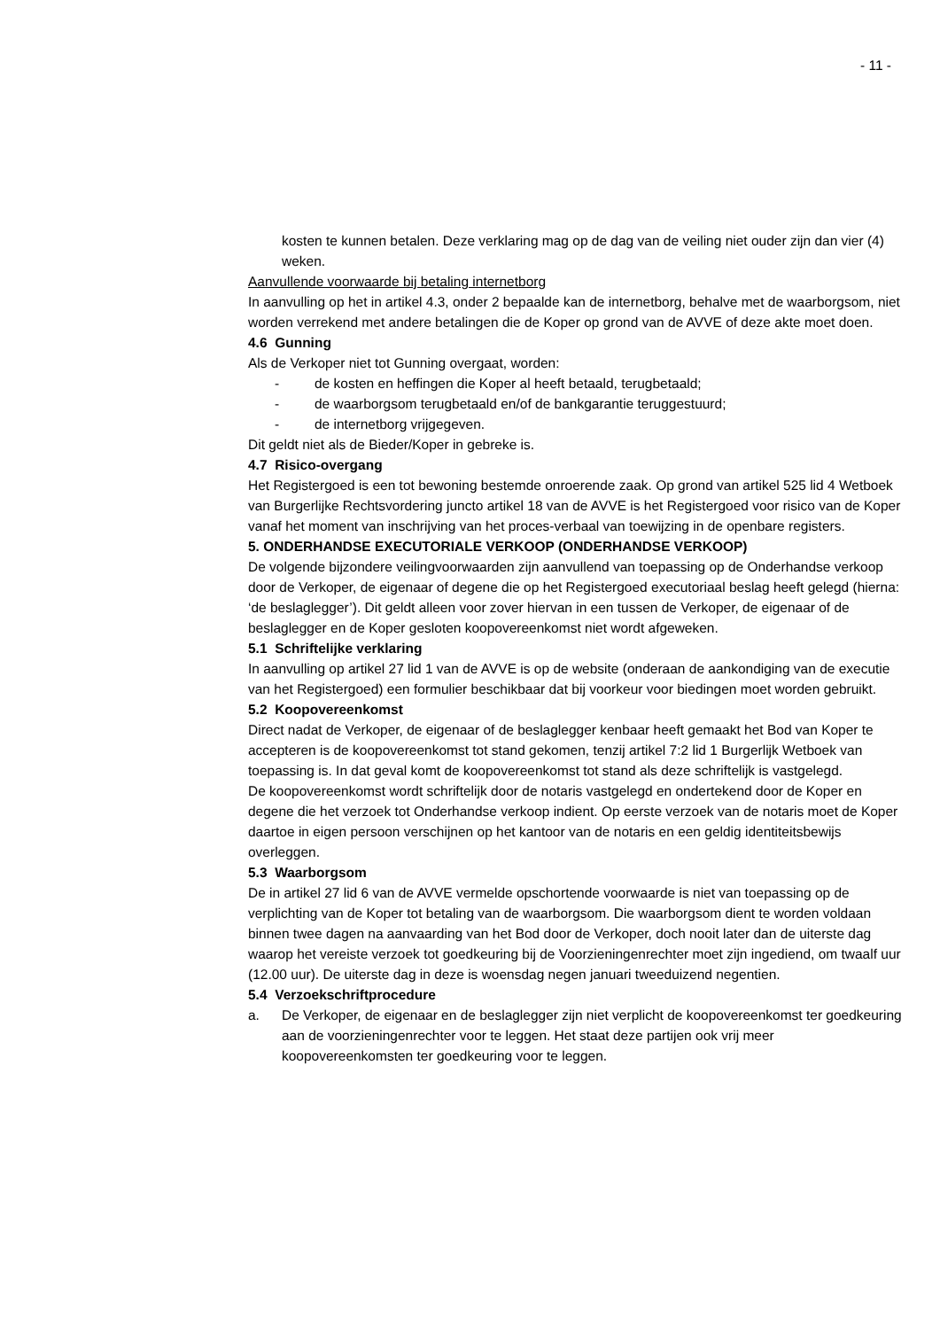- 11 -
kosten te kunnen betalen. Deze verklaring mag op de dag van de veiling niet ouder zijn dan vier (4) weken.
Aanvullende voorwaarde bij betaling internetborg
In aanvulling op het in artikel 4.3, onder 2 bepaalde kan de internetborg, behalve met de waarborgsom, niet worden verrekend met andere betalingen die de Koper op grond van de AVVE of deze akte moet doen.
4.6 Gunning
Als de Verkoper niet tot Gunning overgaat, worden:
- de kosten en heffingen die Koper al heeft betaald, terugbetaald;
- de waarborgsom terugbetaald en/of de bankgarantie teruggestuurd;
- de internetborg vrijgegeven.
Dit geldt niet als de Bieder/Koper in gebreke is.
4.7 Risico-overgang
Het Registergoed is een tot bewoning bestemde onroerende zaak. Op grond van artikel 525 lid 4 Wetboek van Burgerlijke Rechtsvordering juncto artikel 18 van de AVVE is het Registergoed voor risico van de Koper vanaf het moment van inschrijving van het proces-verbaal van toewijzing in de openbare registers.
5. ONDERHANDSE EXECUTORIALE VERKOOP (ONDERHANDSE VERKOOP)
De volgende bijzondere veilingvoorwaarden zijn aanvullend van toepassing op de Onderhandse verkoop door de Verkoper, de eigenaar of degene die op het Registergoed executoriaal beslag heeft gelegd (hierna: ‘de beslaglegger’). Dit geldt alleen voor zover hiervan in een tussen de Verkoper, de eigenaar of de beslaglegger en de Koper gesloten koopovereenkomst niet wordt afgeweken.
5.1 Schriftelijke verklaring
In aanvulling op artikel 27 lid 1 van de AVVE is op de website (onderaan de aankondiging van de executie van het Registergoed) een formulier beschikbaar dat bij voorkeur voor biedingen moet worden gebruikt.
5.2 Koopovereenkomst
Direct nadat de Verkoper, de eigenaar of de beslaglegger kenbaar heeft gemaakt het Bod van Koper te accepteren is de koopovereenkomst tot stand gekomen, tenzij artikel 7:2 lid 1 Burgerlijk Wetboek van toepassing is. In dat geval komt de koopovereenkomst tot stand als deze schriftelijk is vastgelegd.
De koopovereenkomst wordt schriftelijk door de notaris vastgelegd en ondertekend door de Koper en degene die het verzoek tot Onderhandse verkoop indient. Op eerste verzoek van de notaris moet de Koper daartoe in eigen persoon verschijnen op het kantoor van de notaris en een geldig identiteitsbewijs overleggen.
5.3 Waarborgsom
De in artikel 27 lid 6 van de AVVE vermelde opschortende voorwaarde is niet van toepassing op de verplichting van de Koper tot betaling van de waarborgsom. Die waarborgsom dient te worden voldaan binnen twee dagen na aanvaarding van het Bod door de Verkoper, doch nooit later dan de uiterste dag waarop het vereiste verzoek tot goedkeuring bij de Voorzieningenrechter moet zijn ingediend, om twaalf uur (12.00 uur). De uiterste dag in deze is woensdag negen januari tweeduizend negentien.
5.4 Verzoekschriftprocedure
a. De Verkoper, de eigenaar en de beslaglegger zijn niet verplicht de koopovereenkomst ter goedkeuring aan de voorzieningenrechter voor te leggen. Het staat deze partijen ook vrij meer koopovereenkomsten ter goedkeuring voor te leggen.